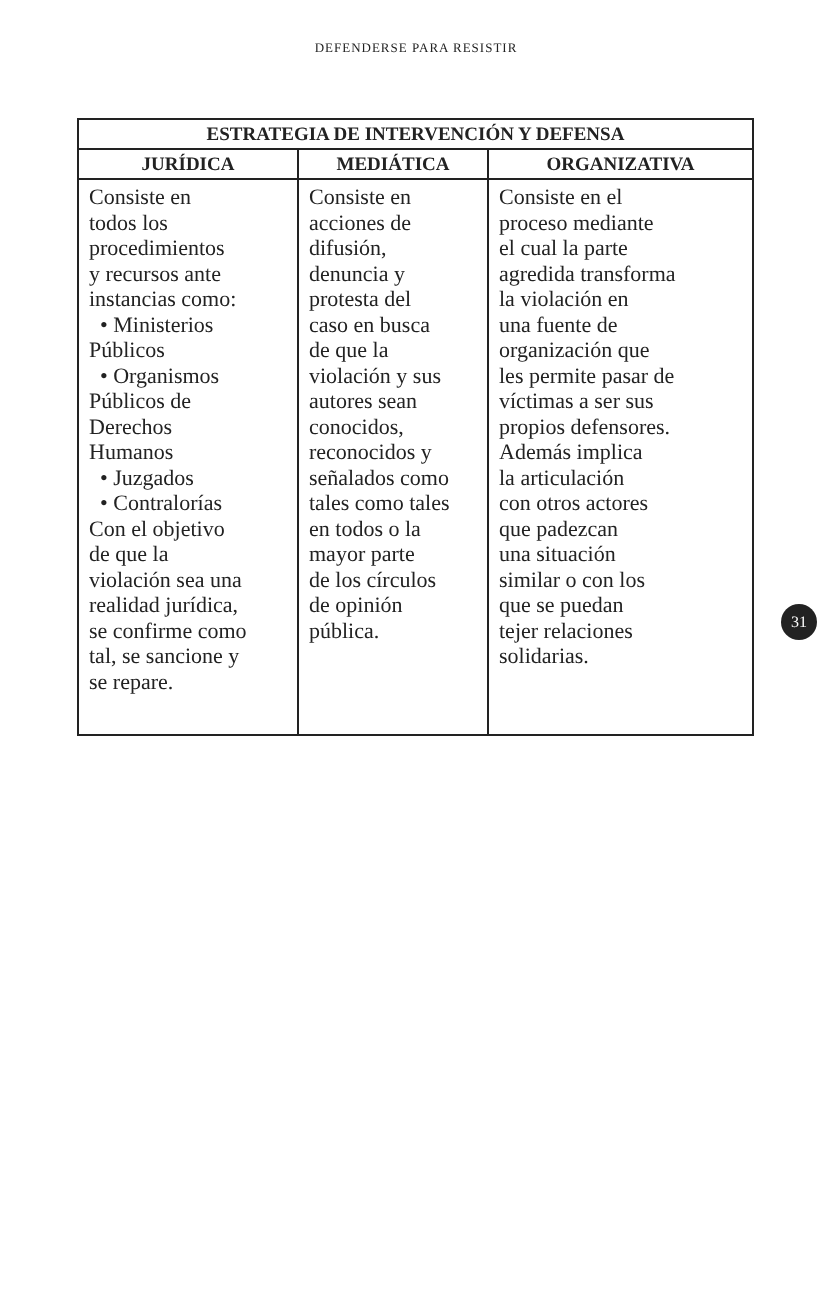DEFENDERSE PARA RESISTIR
| ESTRATEGIA DE INTERVENCIÓN Y DEFENSA | | |
| --- | --- | --- |
| JURÍDICA | MEDIÁTICA | ORGANIZATIVA |
| Consiste en todos los procedimientos y recursos ante instancias como: • Ministerios Públicos • Organismos Públicos de Derechos Humanos • Juzgados • Contralorías Con el objetivo de que la violación sea una realidad jurídica, se confirme como tal, se sancione y se repare. | Consiste en acciones de difusión, denuncia y protesta del caso en busca de que la violación y sus autores sean conocidos, reconocidos y señalados como tales como tales en todos o la mayor parte de los círculos de opinión pública. | Consiste en el proceso mediante el cual la parte agredida transforma la violación en una fuente de organización que les permite pasar de víctimas a ser sus propios defensores. Además implica la articulación con otros actores que padezcan una situación similar o con los que se puedan tejer relaciones solidarias. |
31